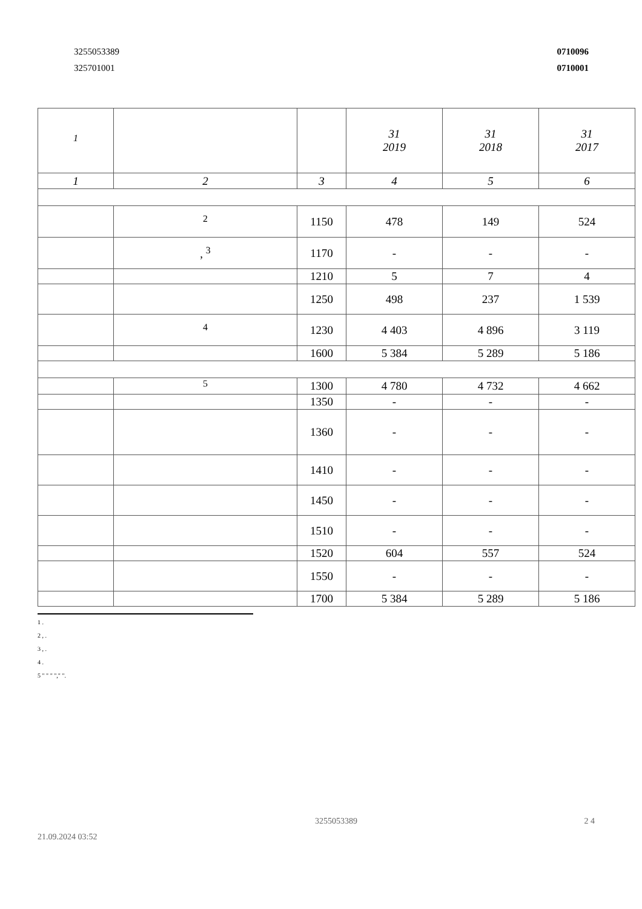3255053389 0710096
325701001 0710001
| <sup>1</sup> | | | 31 2019 | 31 2018 | 31 2017 |
| --- | --- | --- | --- | --- | --- |
| 1 | 2 | 3 | 4 | 5 | 6 |
| | <sup>2</sup> | 1150 | 478 | 149 | 524 |
| | , <sup>3</sup> | 1170 | - | - | - |
| | | 1210 | 5 | 7 | 4 |
| | | 1250 | 498 | 237 | 1 539 |
| | <sup>4</sup> | 1230 | 4 403 | 4 896 | 3 119 |
| | | 1600 | 5 384 | 5 289 | 5 186 |
| | <sup>5</sup> | 1300 | 4 780 | 4 732 | 4 662 |
| | | 1350 | - | - | - |
| | | 1360 | - | - | - |
| | | 1410 | - | - | - |
| | | 1450 | - | - | - |
| | | 1510 | - | - | - |
| | | 1520 | 604 | 557 | 524 |
| | | 1550 | - | - | - |
| | | 1700 | 5 384 | 5 289 | 5 186 |
1 .
2 , .
3 , .
4 .
5 " " " "," ".
3255053389 2 4
21.09.2024 03:52